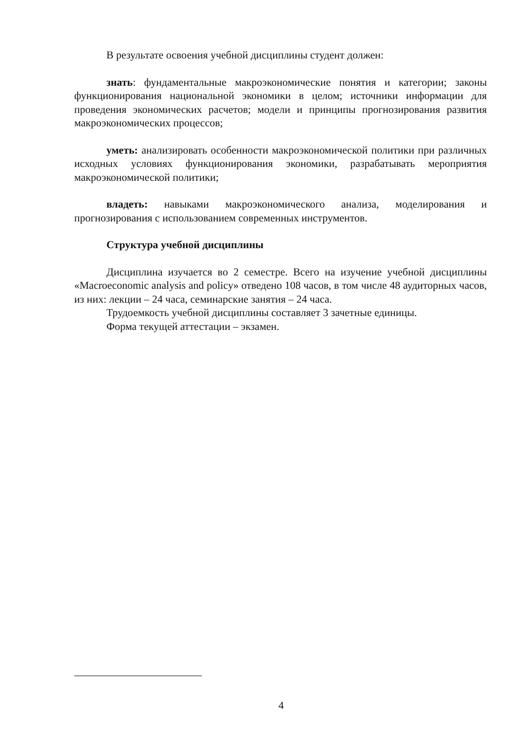В результате освоения учебной дисциплины студент должен:
знать: фундаментальные макроэкономические понятия и категории; законы функционирования национальной экономики в целом; источники информации для проведения экономических расчетов; модели и принципы прогнозирования развития макроэкономических процессов;
уметь: анализировать особенности макроэкономической политики при различных исходных условиях функционирования экономики, разрабатывать мероприятия макроэкономической политики;
владеть: навыками макроэкономического анализа, моделирования и прогнозирования с использованием современных инструментов.
Структура учебной дисциплины
Дисциплина изучается во 2 семестре. Всего на изучение учебной дисциплины «Macroeconomic analysis and policy» отведено 108 часов, в том числе 48 аудиторных часов, из них: лекции – 24 часа, семинарские занятия – 24 часа.
Трудоемкость учебной дисциплины составляет 3 зачетные единицы.
Форма текущей аттестации – экзамен.
4